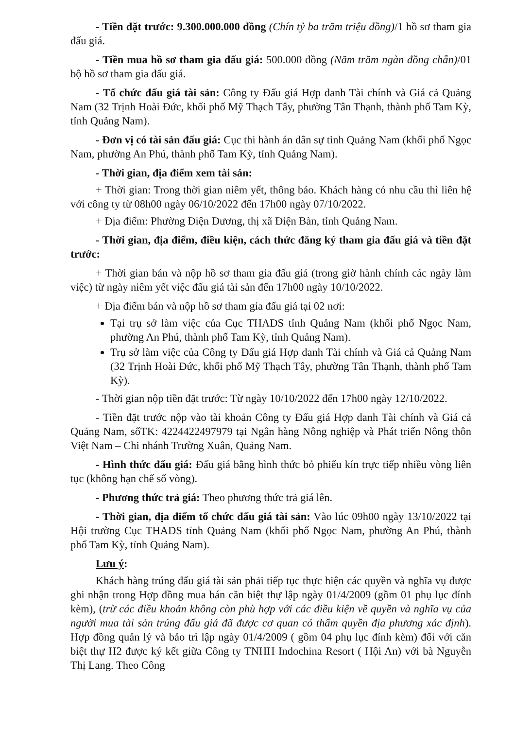- Tiền đặt trước: 9.300.000.000 đồng (Chín tỷ ba trăm triệu đồng)/1 hồ sơ tham gia đấu giá.
- Tiền mua hồ sơ tham gia đấu giá: 500.000 đồng (Năm trăm ngàn đồng chẵn)/01 bộ hồ sơ tham gia đấu giá.
- Tổ chức đấu giá tài sản: Công ty Đấu giá Hợp danh Tài chính và Giá cả Quảng Nam (32 Trịnh Hoài Đức, khối phố Mỹ Thạch Tây, phường Tân Thạnh, thành phố Tam Kỳ, tỉnh Quảng Nam).
- Đơn vị có tài sản đấu giá: Cục thi hành án dân sự tỉnh Quảng Nam (khối phố Ngọc Nam, phường An Phú, thành phố Tam Kỳ, tỉnh Quảng Nam).
- Thời gian, địa điểm xem tài sản:
+ Thời gian: Trong thời gian niêm yết, thông báo. Khách hàng có nhu cầu thì liên hệ với công ty từ 08h00 ngày 06/10/2022 đến 17h00 ngày 07/10/2022.
+ Địa điểm: Phường Điện Dương, thị xã Điện Bàn, tỉnh Quảng Nam.
- Thời gian, địa điểm, điều kiện, cách thức đăng ký tham gia đấu giá và tiền đặt trước:
+ Thời gian bán và nộp hồ sơ tham gia đấu giá (trong giờ hành chính các ngày làm việc) từ ngày niêm yết việc đấu giá tài sản đến 17h00 ngày 10/10/2022.
+ Địa điểm bán và nộp hồ sơ tham gia đấu giá tại 02 nơi:
Tại trụ sở làm việc của Cục THADS tỉnh Quảng Nam (khối phố Ngọc Nam, phường An Phú, thành phố Tam Kỳ, tỉnh Quảng Nam).
Trụ sở làm việc của Công ty Đấu giá Hợp danh Tài chính và Giá cả Quảng Nam (32 Trịnh Hoài Đức, khối phố Mỹ Thạch Tây, phường Tân Thạnh, thành phố Tam Kỳ).
- Thời gian nộp tiền đặt trước: Từ ngày 10/10/2022 đến 17h00 ngày 12/10/2022.
- Tiền đặt trước nộp vào tài khoản Công ty Đấu giá Hợp danh Tài chính và Giá cả Quảng Nam, sốTK: 4224422497979 tại Ngân hàng Nông nghiệp và Phát triển Nông thôn Việt Nam – Chi nhánh Trường Xuân, Quảng Nam.
- Hình thức đấu giá: Đấu giá bằng hình thức bỏ phiếu kín trực tiếp nhiều vòng liên tục (không hạn chế số vòng).
- Phương thức trả giá: Theo phương thức trả giá lên.
- Thời gian, địa điểm tổ chức đấu giá tài sản: Vào lúc 09h00 ngày 13/10/2022 tại Hội trường Cục THADS tỉnh Quảng Nam (khối phố Ngọc Nam, phường An Phú, thành phố Tam Kỳ, tỉnh Quảng Nam).
Lưu ý:
Khách hàng trúng đấu giá tài sản phải tiếp tục thực hiện các quyền và nghĩa vụ được ghi nhận trong Hợp đồng mua bán căn biệt thự lập ngày 01/4/2009 (gồm 01 phụ lục đính kèm), (trừ các điều khoản không còn phù hợp với các điều kiện về quyền và nghĩa vụ của người mua tài sản trúng đấu giá đã được cơ quan có thẩm quyền địa phương xác định). Hợp đồng quản lý và bảo trì lập ngày 01/4/2009 ( gồm 04 phụ lục đính kèm) đối với căn biệt thự H2 được ký kết giữa Công ty TNHH Indochina Resort ( Hội An) với bà Nguyễn Thị Lang. Theo Công